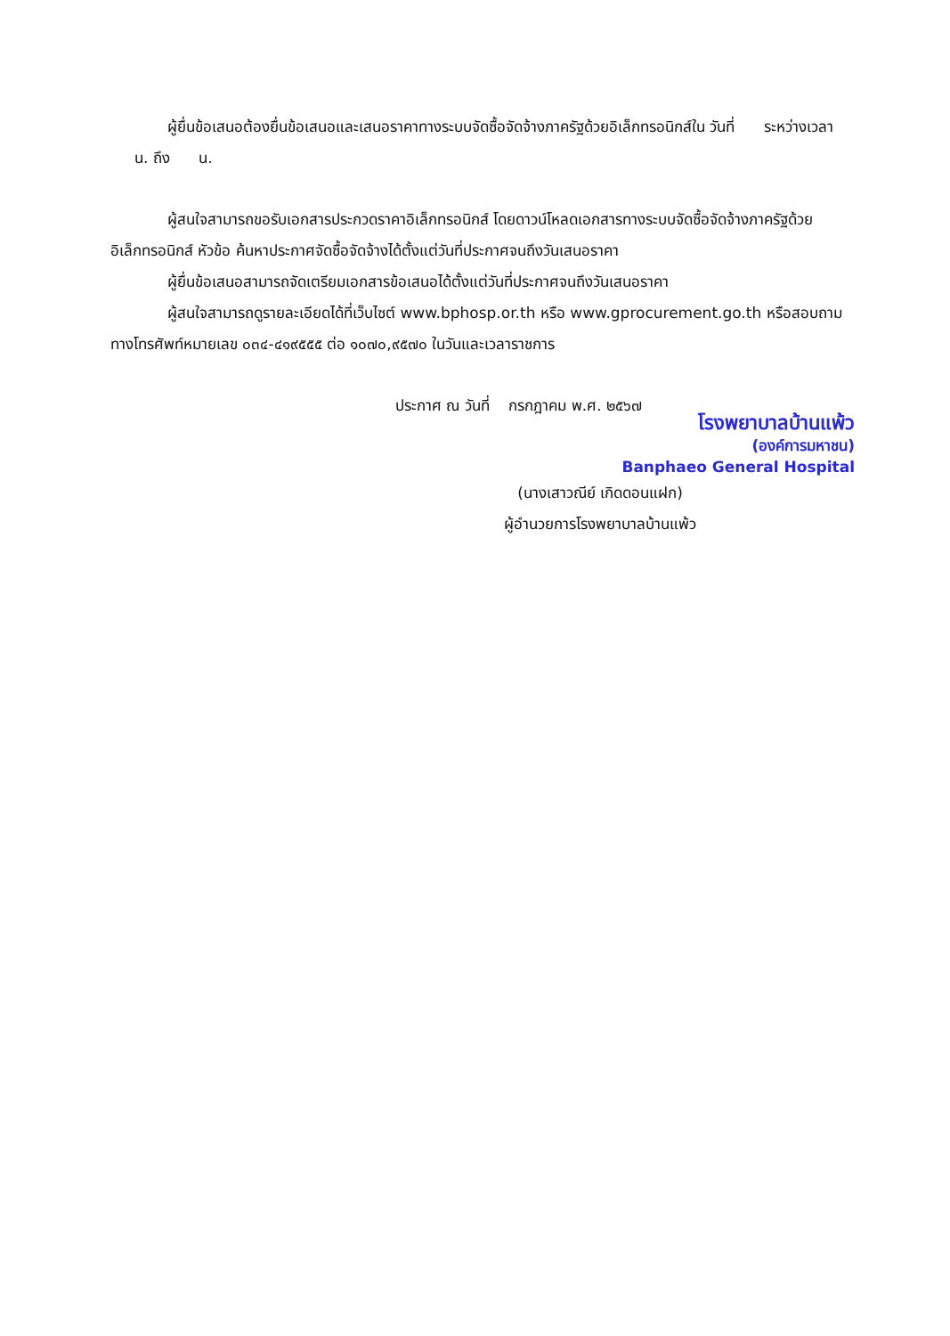ผู้ยื่นข้อเสนอต้องยื่นข้อเสนอและเสนอราคาทางระบบจัดซื้อจัดจ้างภาครัฐด้วยอิเล็กทรอนิกส์ใน วันที่ ระหว่างเวลา น. ถึง น.
ผู้สนใจสามารถขอรับเอกสารประกวดราคาอิเล็กทรอนิกส์ โดยดาวน์โหลดเอกสารทางระบบจัดซื้อจัดจ้างภาครัฐด้วยอิเล็กทรอนิกส์ หัวข้อ ค้นหาประกาศจัดซื้อจัดจ้างได้ตั้งแต่วันที่ประกาศจนถึงวันเสนอราคา
ผู้ยื่นข้อเสนอสามารถจัดเตรียมเอกสารข้อเสนอได้ตั้งแต่วันที่ประกาศจนถึงวันเสนอราคา
ผู้สนใจสามารถดูรายละเอียดได้ที่เว็บไซต์ www.bphosp.or.th หรือ www.gprocurement.go.th หรือสอบถามทางโทรศัพท์หมายเลข ๐๓๔-๔๑๙๕๕๕ ต่อ ๑๐๗๐,๙๕๗๐ ในวันและเวลาราชการ
ประกาศ ณ วันที่ กรกฎาคม พ.ศ. ๒๕๖๗
โรงพยาบาลบ้านแพ้ว
(องค์การมหาชน)
Banphaeo General Hospital
(นางเสาวณีย์ เกิดดอนแฝก)
ผู้อำนวยการโรงพยาบาลบ้านแพ้ว